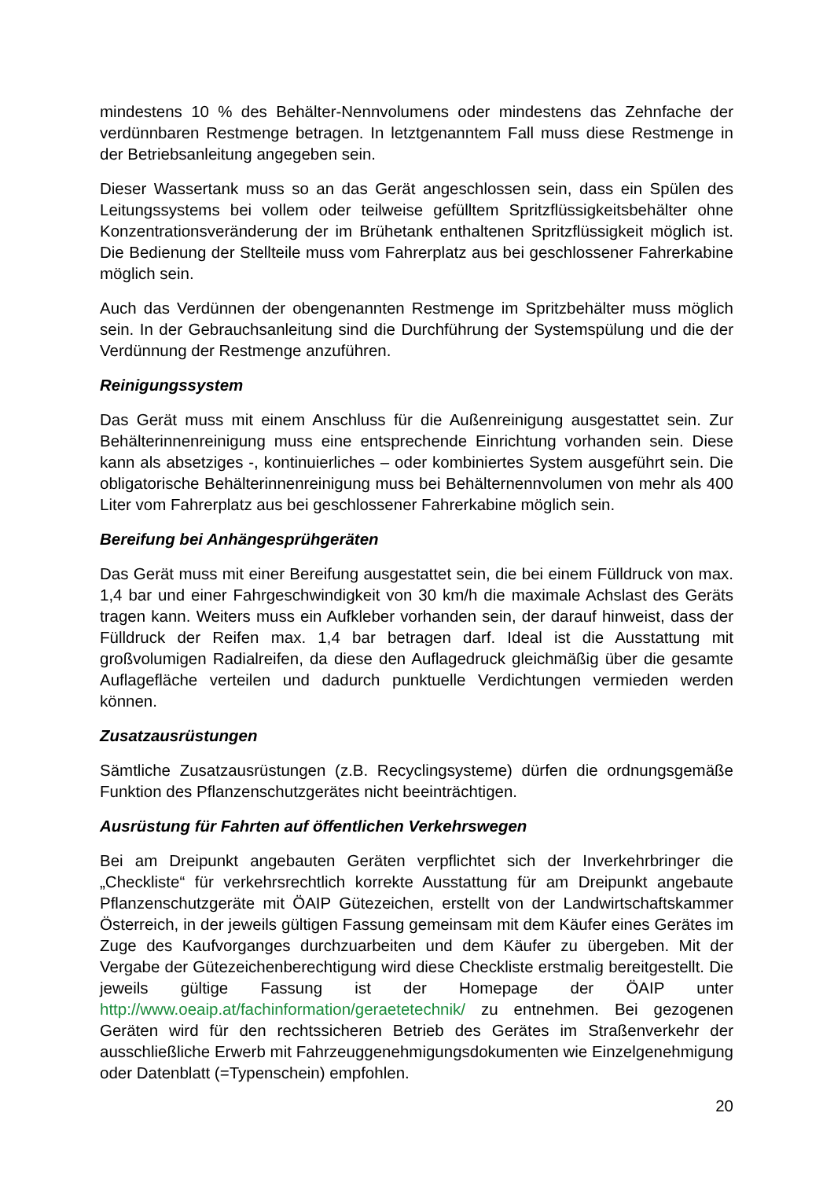mindestens 10 % des Behälter-Nennvolumens oder mindestens das Zehnfache der verdünnbaren Restmenge betragen. In letztgenanntem Fall muss diese Restmenge in der Betriebsanleitung angegeben sein.
Dieser Wassertank muss so an das Gerät angeschlossen sein, dass ein Spülen des Leitungssystems bei vollem oder teilweise gefülltem Spritzflüssigkeitsbehälter ohne Konzentrationsveränderung der im Brühetank enthaltenen Spritzflüssigkeit möglich ist. Die Bedienung der Stellteile muss vom Fahrerplatz aus bei geschlossener Fahrerkabine möglich sein.
Auch das Verdünnen der obengenannten Restmenge im Spritzbehälter muss möglich sein. In der Gebrauchsanleitung sind die Durchführung der Systemspülung und die der Verdünnung der Restmenge anzuführen.
Reinigungssystem
Das Gerät muss mit einem Anschluss für die Außenreinigung ausgestattet sein. Zur Behälterinnenreinigung muss eine entsprechende Einrichtung vorhanden sein. Diese kann als absetziges -, kontinuierliches – oder kombiniertes System ausgeführt sein. Die obligatorische Behälterinnenreinigung muss bei Behälternennvolumen von mehr als 400 Liter vom Fahrerplatz aus bei geschlossener Fahrerkabine möglich sein.
Bereifung bei Anhängesprühgeräten
Das Gerät muss mit einer Bereifung ausgestattet sein, die bei einem Fülldruck von max. 1,4 bar und einer Fahrgeschwindigkeit von 30 km/h die maximale Achslast des Geräts tragen kann. Weiters muss ein Aufkleber vorhanden sein, der darauf hinweist, dass der Fülldruck der Reifen max. 1,4 bar betragen darf. Ideal ist die Ausstattung mit großvolumigen Radialreifen, da diese den Auflagedruck gleichmäßig über die gesamte Auflagefläche verteilen und dadurch punktuelle Verdichtungen vermieden werden können.
Zusatzausrüstungen
Sämtliche Zusatzausrüstungen (z.B. Recyclingsysteme) dürfen die ordnungsgemäße Funktion des Pflanzenschutzgerätes nicht beeinträchtigen.
Ausrüstung für Fahrten auf öffentlichen Verkehrswegen
Bei am Dreipunkt angebauten Geräten verpflichtet sich der Inverkehrbringer die „Checkliste“ für verkehrsrechtlich korrekte Ausstattung für am Dreipunkt angebaute Pflanzenschutzgeräte mit ÖAIP Gütezeichen, erstellt von der Landwirtschaftskammer Österreich, in der jeweils gültigen Fassung gemeinsam mit dem Käufer eines Gerätes im Zuge des Kaufvorganges durchzuarbeiten und dem Käufer zu übergeben. Mit der Vergabe der Gütezeichenberechtigung wird diese Checkliste erstmalig bereitgestellt. Die jeweils gültige Fassung ist der Homepage der ÖAIP unter http://www.oeaip.at/fachinformation/geraetetechnik/ zu entnehmen. Bei gezogenen Geräten wird für den rechtssicheren Betrieb des Gerätes im Straßenverkehr der ausschließliche Erwerb mit Fahrzeuggenehmigungsdokumenten wie Einzelgenehmigung oder Datenblatt (=Typenschein) empfohlen.
20